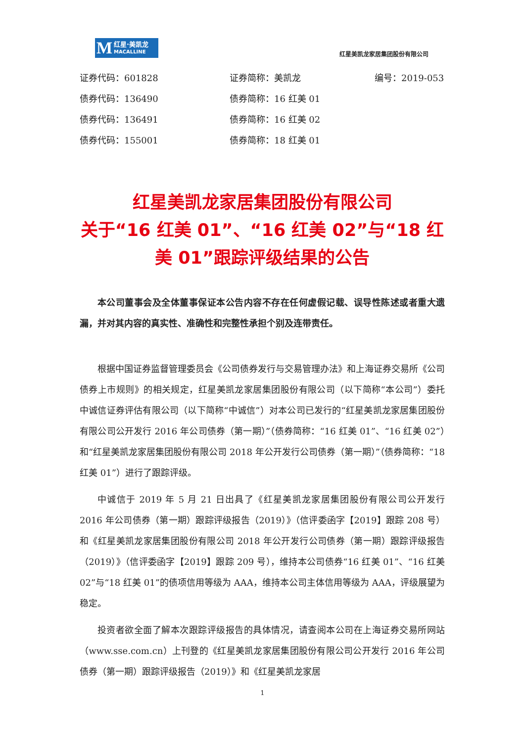M红星·美凯龙
MACALLINE
红星美凯龙家居集团股份有限公司
证券代码：601828 证券简称：美凯龙 编号：2019-053
债券代码：136490 债券简称：16 红美 01
债券代码：136491 债券简称：16 红美 02
债券代码：155001 债券简称：18 红美 01
红星美凯龙家居集团股份有限公司
关于“16 红美 01”、“16 红美 02”与“18 红美 01”跟踪评级结果的公告
本公司董事会及全体董事保证本公告内容不存在任何虚假记载、误导性陈述或者重大遗漏，并对其内容的真实性、准确性和完整性承担个别及连带责任。
根据中国证券监督管理委员会《公司债券发行与交易管理办法》和上海证券交易所《公司债券上市规则》的相关规定，红星美凯龙家居集团股份有限公司（以下简称“本公司”）委托中诚信证券评估有限公司（以下简称“中诚信”）对本公司已发行的“红星美凯龙家居集团股份有限公司公开发行 2016 年公司债券（第一期）”（债券简称：“16 红美 01”、“16 红美 02”）和“红星美凯龙家居集团股份有限公司 2018 年公开发行公司债券（第一期）”（债券简称：“18 红美 01”）进行了跟踪评级。
中诚信于 2019 年 5 月 21 日出具了《红星美凯龙家居集团股份有限公司公开发行 2016 年公司债券（第一期）跟踪评级报告（2019）》（信评委函字【2019】跟踪 208 号）和《红星美凯龙家居集团股份有限公司 2018 年公开发行公司债券（第一期）跟踪评级报告（2019）》（信评委函字【2019】跟踪 209 号），维持本公司债券“16 红美 01”、“16 红美 02”与“18 红美 01”的债项信用等级为 AAA，维持本公司主体信用等级为 AAA，评级展望为稳定。
投资者欲全面了解本次跟踪评级报告的具体情况，请查阅本公司在上海证券交易所网站（www.sse.com.cn）上刊登的《红星美凯龙家居集团股份有限公司公开发行 2016 年公司债券（第一期）跟踪评级报告（2019）》和《红星美凯龙家居
1